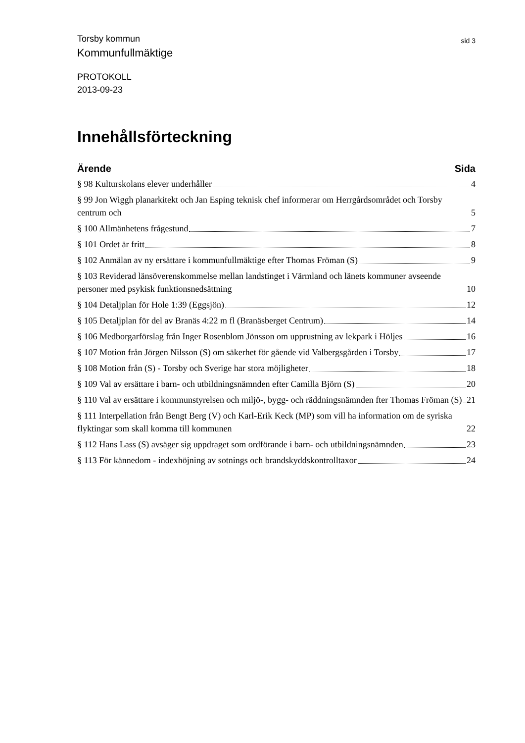Torsby kommun sid 3
Kommunfullmäktige
PROTOKOLL
2013-09-23
Innehållsförteckning
Ärende Sida
§ 98 Kulturskolans elever underhåller 4
§ 99 Jon Wiggh planarkitekt och Jan Esping teknisk chef informerar om Herrgårdsområdet och Torsby centrum och 5
§ 100 Allmänhetens frågestund 7
§ 101 Ordet är fritt 8
§ 102 Anmälan av ny ersättare i kommunfullmäktige efter Thomas Fröman (S) 9
§ 103 Reviderad länsöverenskommelse mellan landstinget i Värmland och länets kommuner avseende personer med psykisk funktionsnedsättning 10
§ 104 Detaljplan för Hole 1:39 (Eggsjön) 12
§ 105 Detaljplan för del av Branäs 4:22 m fl (Branäsberget Centrum) 14
§ 106 Medborgarförslag från Inger Rosenblom Jönsson om upprustning av lekpark i Höljes 16
§ 107 Motion från Jörgen Nilsson (S) om säkerhet för gående vid Valbergsgården i Torsby 17
§ 108 Motion från (S) - Torsby och Sverige har stora möjligheter 18
§ 109 Val av ersättare i barn- och utbildningsnämnden efter Camilla Björn (S) 20
§ 110 Val av ersättare i kommunstyrelsen och miljö-, bygg- och räddningsnämnden fter Thomas Fröman (S) 21
§ 111 Interpellation från Bengt Berg (V) och Karl-Erik Keck (MP) som vill ha information om de syriska flyktingar som skall komma till kommunen 22
§ 112 Hans Lass (S) avsäger sig uppdraget som ordförande i barn- och utbildningsnämnden 23
§ 113 För kännedom - indexhöjning av sotnings och brandskyddskontrolltaxor 24